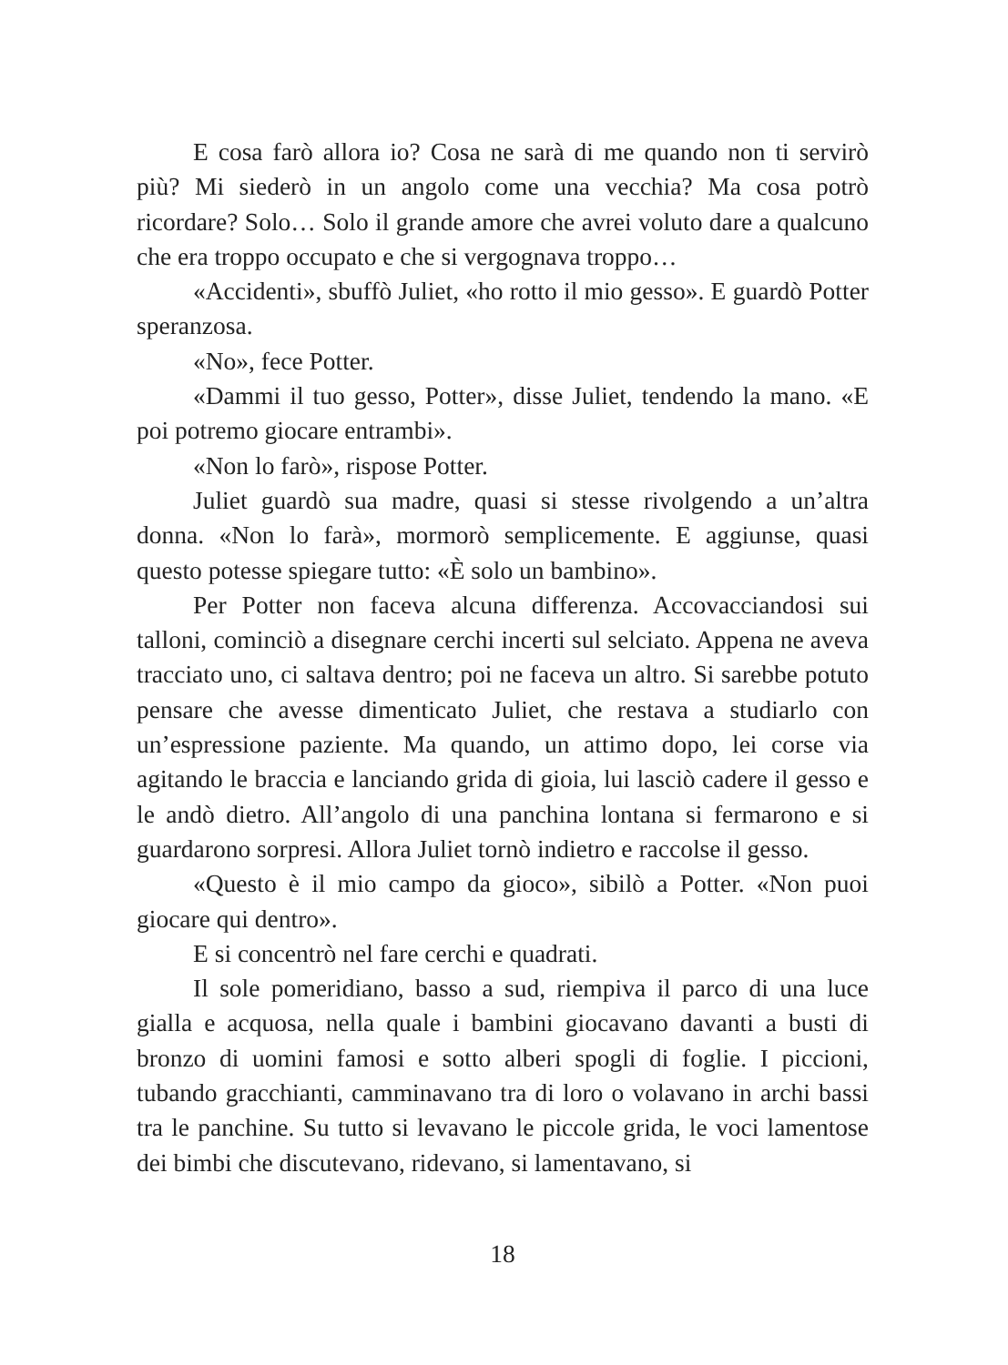E cosa farò allora io? Cosa ne sarà di me quando non ti servirò più? Mi siederò in un angolo come una vecchia? Ma cosa potrò ricordare? Solo… Solo il grande amore che avrei voluto dare a qualcuno che era troppo occupato e che si vergognava troppo…
«Accidenti», sbuffò Juliet, «ho rotto il mio gesso». E guardò Potter speranzosa.
«No», fece Potter.
«Dammi il tuo gesso, Potter», disse Juliet, tendendo la mano. «E poi potremo giocare entrambi».
«Non lo farò», rispose Potter.
Juliet guardò sua madre, quasi si stesse rivolgendo a un’altra donna. «Non lo farà», mormorò semplicemente. E aggiunse, quasi questo potesse spiegare tutto: «È solo un bambino».
Per Potter non faceva alcuna differenza. Accovacciandosi sui talloni, cominciò a disegnare cerchi incerti sul selciato. Appena ne aveva tracciato uno, ci saltava dentro; poi ne faceva un altro. Si sarebbe potuto pensare che avesse dimenticato Juliet, che restava a studiarlo con un’espressione paziente. Ma quando, un attimo dopo, lei corse via agitando le braccia e lanciando grida di gioia, lui lasciò cadere il gesso e le andò dietro. All’angolo di una panchina lontana si fermarono e si guardarono sorpresi. Allora Juliet tornò indietro e raccolse il gesso.
«Questo è il mio campo da gioco», sibilò a Potter. «Non puoi giocare qui dentro».
E si concentrò nel fare cerchi e quadrati.
Il sole pomeridiano, basso a sud, riempiva il parco di una luce gialla e acquosa, nella quale i bambini giocavano davanti a busti di bronzo di uomini famosi e sotto alberi spogli di foglie. I piccioni, tubando gracchianti, camminavano tra di loro o volavano in archi bassi tra le panchine. Su tutto si levavano le piccole grida, le voci lamentose dei bimbi che discutevano, ridevano, si lamentavano, si
18